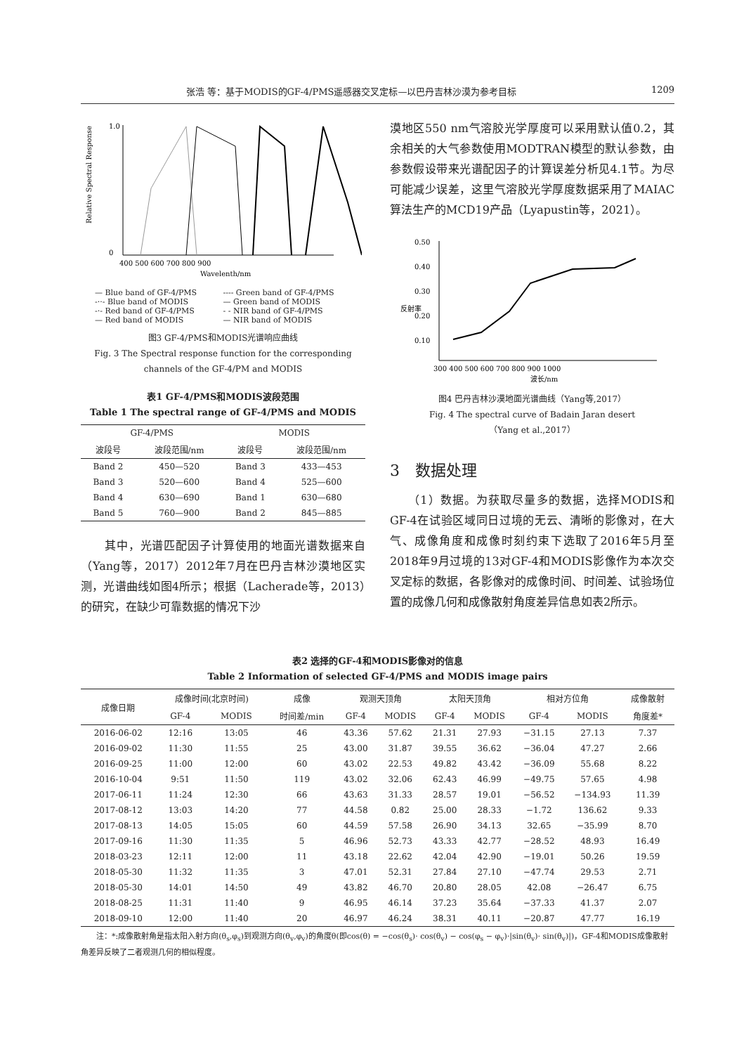张浩 等：基于MODIS的GF-4/PMS遥感器交叉定标—以巴丹吉林沙漠为参考目标 1209
1.0
0
400 500 600 700 800 900
Wavelenth/nm
Relative Spectral Response
— Blue band of GF-4/PMS ---- Green band of GF-4/PMS -··- Blue band of MODIS — Green band of MODIS -·- Red band of GF-4/PMS - - NIR band of GF-4/PMS — Red band of MODIS — NIR band of MODIS
图3 GF-4/PMS和MODIS光谱响应曲线
Fig. 3 The Spectral response function for the corresponding
channels of the GF-4/PM and MODIS
表1 GF-4/PMS和MODIS波段范围
Table 1 The spectral range of GF-4/PMS and MODIS
| GF-4/PMS | | MODIS | |
| --- | --- | --- | --- |
| 波段号 | 波段范围/nm | 波段号 | 波段范围/nm |
| Band 2 | 450—520 | Band 3 | 433—453 |
| Band 3 | 520—600 | Band 4 | 525—600 |
| Band 4 | 630—690 | Band 1 | 630—680 |
| Band 5 | 760—900 | Band 2 | 845—885 |
　　其中，光谱匹配因子计算使用的地面光谱数据来自（Yang等，2017）2012年7月在巴丹吉林沙漠地区实测，光谱曲线如图4所示；根据（Lacherade等，2013）的研究，在缺少可靠数据的情况下沙
漠地区550 nm气溶胶光学厚度可以采用默认值0.2，其余相关的大气参数使用MODTRAN模型的默认参数，由参数假设带来光谱配因子的计算误差分析见4.1节。为尽可能减少误差，这里气溶胶光学厚度数据采用了MAIAC算法生产的MCD19产品（Lyapustin等，2021）。
0.50
0.40
0.30
0.20
0.10
反射率
300 400 500 600 700 800 900 1000
波长/nm
图4 巴丹吉林沙漠地面光谱曲线（Yang等,2017）
Fig. 4 The spectral curve of Badain Jaran desert
（Yang et al.,2017）
3　数据处理
　　（1）数据。为获取尽量多的数据，选择MODIS和GF-4在试验区域同日过境的无云、清晰的影像对，在大气、成像角度和成像时刻约束下选取了2016年5月至2018年9月过境的13对GF-4和MODIS影像作为本次交叉定标的数据，各影像对的成像时间、时间差、试验场位置的成像几何和成像散射角度差异信息如表2所示。
表2 选择的GF-4和MODIS影像对的信息
Table 2 Information of selected GF-4/PMS and MODIS image pairs
| 成像日期 | 成像时间(北京时间) | | 成像 | 观测天顶角 | | 太阳天顶角 | | 相对方位角 | | 成像散射 |
| --- | --- | --- | --- | --- | --- | --- | --- | --- | --- | --- |
| | GF-4 | MODIS | 时间差/min | GF-4 | MODIS | GF-4 | MODIS | GF-4 | MODIS | 角度差* |
| 2016-06-02 | 12:16 | 13:05 | 46 | 43.36 | 57.62 | 21.31 | 27.93 | −31.15 | 27.13 | 7.37 |
| 2016-09-02 | 11:30 | 11:55 | 25 | 43.00 | 31.87 | 39.55 | 36.62 | −36.04 | 47.27 | 2.66 |
| 2016-09-25 | 11:00 | 12:00 | 60 | 43.02 | 22.53 | 49.82 | 43.42 | −36.09 | 55.68 | 8.22 |
| 2016-10-04 | 9:51 | 11:50 | 119 | 43.02 | 32.06 | 62.43 | 46.99 | −49.75 | 57.65 | 4.98 |
| 2017-06-11 | 11:24 | 12:30 | 66 | 43.63 | 31.33 | 28.57 | 19.01 | −56.52 | −134.93 | 11.39 |
| 2017-08-12 | 13:03 | 14:20 | 77 | 44.58 | 0.82 | 25.00 | 28.33 | −1.72 | 136.62 | 9.33 |
| 2017-08-13 | 14:05 | 15:05 | 60 | 44.59 | 57.58 | 26.90 | 34.13 | 32.65 | −35.99 | 8.70 |
| 2017-09-16 | 11:30 | 11:35 | 5 | 46.96 | 52.73 | 43.33 | 42.77 | −28.52 | 48.93 | 16.49 |
| 2018-03-23 | 12:11 | 12:00 | 11 | 43.18 | 22.62 | 42.04 | 42.90 | −19.01 | 50.26 | 19.59 |
| 2018-05-30 | 11:32 | 11:35 | 3 | 47.01 | 52.31 | 27.84 | 27.10 | −47.74 | 29.53 | 2.71 |
| 2018-05-30 | 14:01 | 14:50 | 49 | 43.82 | 46.70 | 20.80 | 28.05 | 42.08 | −26.47 | 6.75 |
| 2018-08-25 | 11:31 | 11:40 | 9 | 46.95 | 46.14 | 37.23 | 35.64 | −37.33 | 41.37 | 2.07 |
| 2018-09-10 | 12:00 | 11:40 | 20 | 46.97 | 46.24 | 38.31 | 40.11 | −20.87 | 47.77 | 16.19 |
　　注：*:成像散射角是指太阳入射方向(θ<sub>s</sub>,φ<sub>s</sub>)到观测方向(θ<sub>v</sub>,φ<sub>v</sub>)的角度θ(即cos(θ) = −cos(θ<sub>s</sub>)· cos(θ<sub>v</sub>) − cos(φ<sub>s</sub> − φ<sub>v</sub>)·|sin(θ<sub>v</sub>)· sin(θ<sub>v</sub>)|)，GF-4和MODIS成像散射角差异反映了二者观测几何的相似程度。